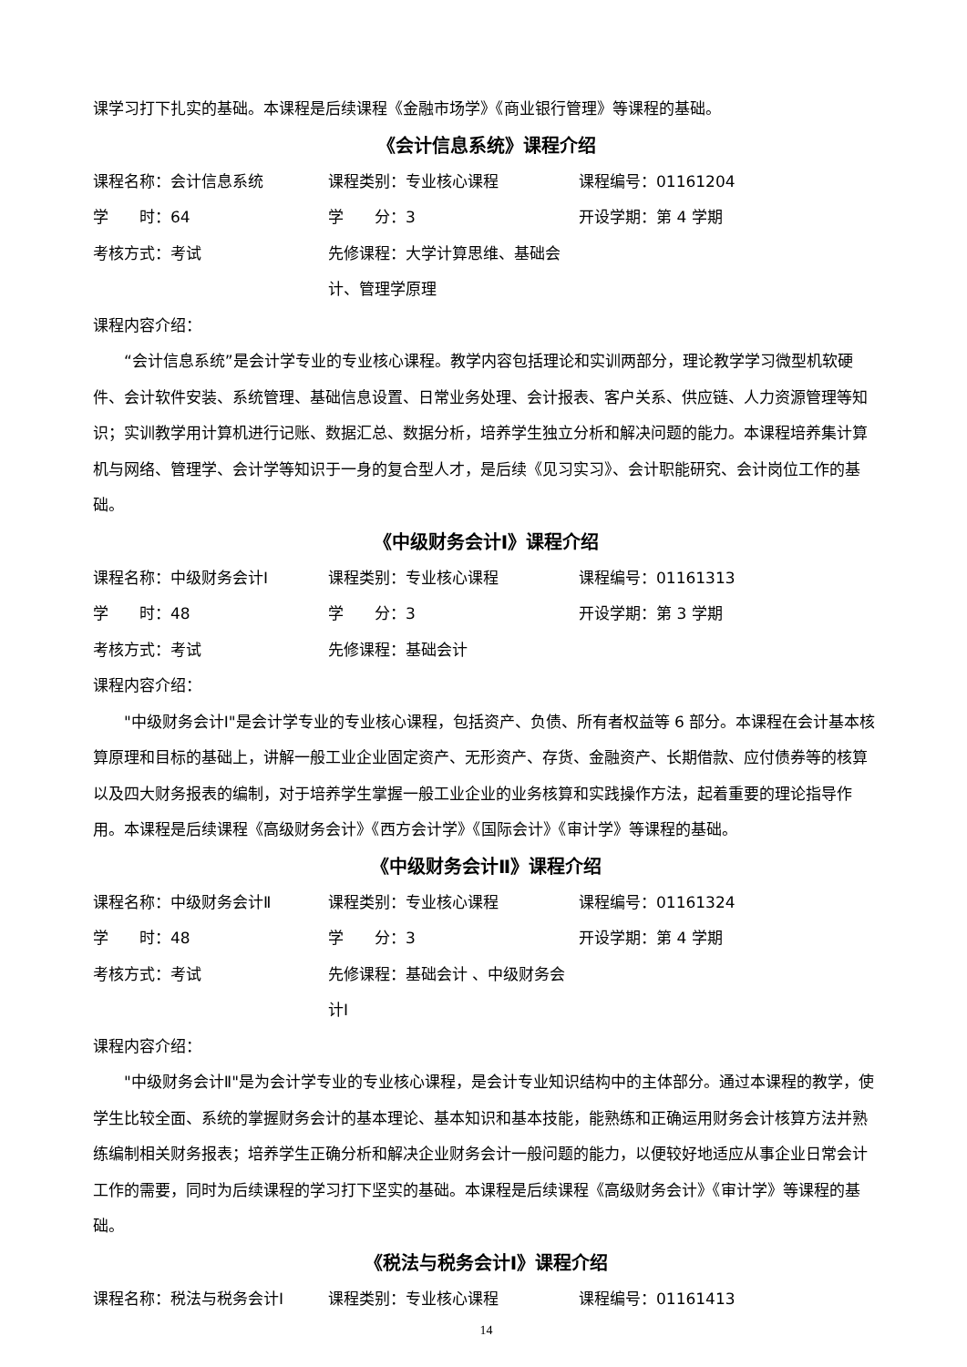课学习打下扎实的基础。本课程是后续课程《金融市场学》《商业银行管理》等课程的基础。
《会计信息系统》课程介绍
课程名称：会计信息系统 课程类别：专业核心课程 课程编号：01161204
学　　时：64 学　　分：3 开设学期：第 4 学期
考核方式：考试 先修课程：大学计算思维、基础会计、管理学原理
课程内容介绍：
“会计信息系统”是会计学专业的专业核心课程。教学内容包括理论和实训两部分，理论教学学习微型机软硬件、会计软件安装、系统管理、基础信息设置、日常业务处理、会计报表、客户关系、供应链、人力资源管理等知识；实训教学用计算机进行记账、数据汇总、数据分析，培养学生独立分析和解决问题的能力。本课程培养集计算机与网络、管理学、会计学等知识于一身的复合型人才，是后续《见习实习》、会计职能研究、会计岗位工作的基础。
《中级财务会计Ⅰ》课程介绍
课程名称：中级财务会计Ⅰ 课程类别：专业核心课程 课程编号：01161313
学　　时：48 学　　分：3 开设学期：第 3 学期
考核方式：考试 先修课程：基础会计
课程内容介绍：
"中级财务会计Ⅰ"是会计学专业的专业核心课程，包括资产、负债、所有者权益等 6 部分。本课程在会计基本核算原理和目标的基础上，讲解一般工业企业固定资产、无形资产、存货、金融资产、长期借款、应付债券等的核算以及四大财务报表的编制，对于培养学生掌握一般工业企业的业务核算和实践操作方法，起着重要的理论指导作用。本课程是后续课程《高级财务会计》《西方会计学》《国际会计》《审计学》等课程的基础。
《中级财务会计Ⅱ》课程介绍
课程名称：中级财务会计Ⅱ 课程类别：专业核心课程 课程编号：01161324
学　　时：48 学　　分：3 开设学期：第 4 学期
考核方式：考试 先修课程：基础会计 、中级财务会计Ⅰ
课程内容介绍：
"中级财务会计Ⅱ"是为会计学专业的专业核心课程，是会计专业知识结构中的主体部分。通过本课程的教学，使学生比较全面、系统的掌握财务会计的基本理论、基本知识和基本技能，能熟练和正确运用财务会计核算方法并熟练编制相关财务报表；培养学生正确分析和解决企业财务会计一般问题的能力，以便较好地适应从事企业日常会计工作的需要，同时为后续课程的学习打下坚实的基础。本课程是后续课程《高级财务会计》《审计学》等课程的基础。
《税法与税务会计Ⅰ》课程介绍
课程名称：税法与税务会计Ⅰ 课程类别：专业核心课程 课程编号：01161413
14